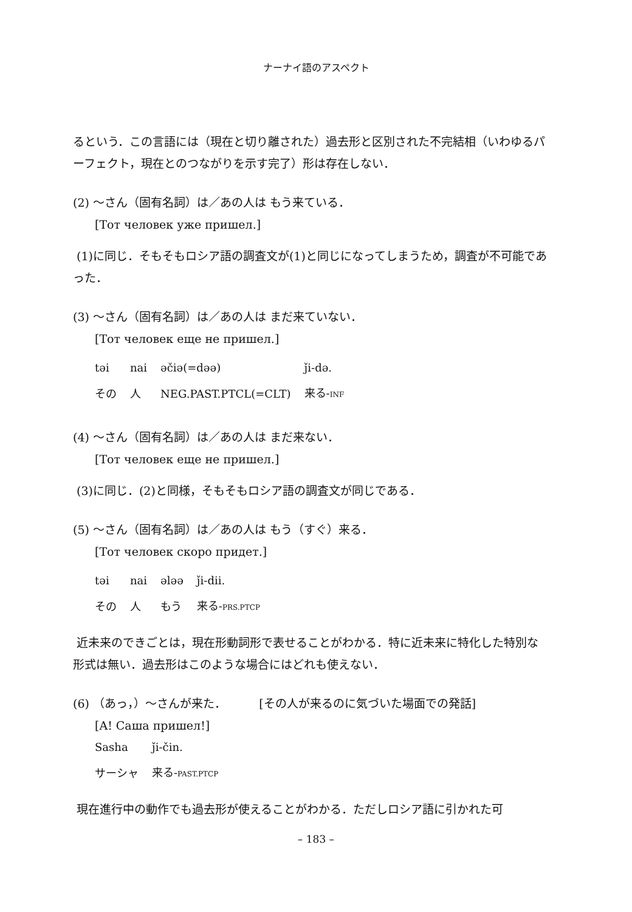ナーナイ語のアスペクト
るという．この言語には（現在と切り離された）過去形と区別された不完結相（いわゆるパーフェクト，現在とのつながりを示す完了）形は存在しない．
(2) ～さん（固有名詞）は／あの人は もう来ている．
[Тот человек уже пришел.]
(1)に同じ．そもそもロシア語の調査文が(1)と同じになってしまうため，調査が不可能であった．
(3) ～さん（固有名詞）は／あの人は まだ来ていない．
[Тот человек еще не пришел.]
| təi | nai | əčiə(=dəə) | ǰi-də. |
| その | 人 | NEG.PAST.PTCL(=CLT) | 来る- INF |
(4) ～さん（固有名詞）は／あの人は まだ来ない．
[Тот человек еще не пришел.]
(3)に同じ．(2)と同様，そもそもロシア語の調査文が同じである．
(5) ～さん（固有名詞）は／あの人は もう（すぐ）来る．
[Тот человек скоро придет.]
| təi | nai | ələə | ǰi-dii. |
| その | 人 | もう | 来る- PRS.PTCP |
近未来のできごとは，現在形動詞形で表せることがわかる．特に近未来に特化した特別な形式は無い．過去形はこのような場合にはどれも使えない．
(6) （あっ，）～さんが来た． [その人が来るのに気づいた場面での発話]
[A! Саша пришел!]
| Sasha | ǰi-čin. |
| サーシャ | 来る- PAST.PTCP |
現在進行中の動作でも過去形が使えることがわかる．ただしロシア語に引かれた可
– 183 –